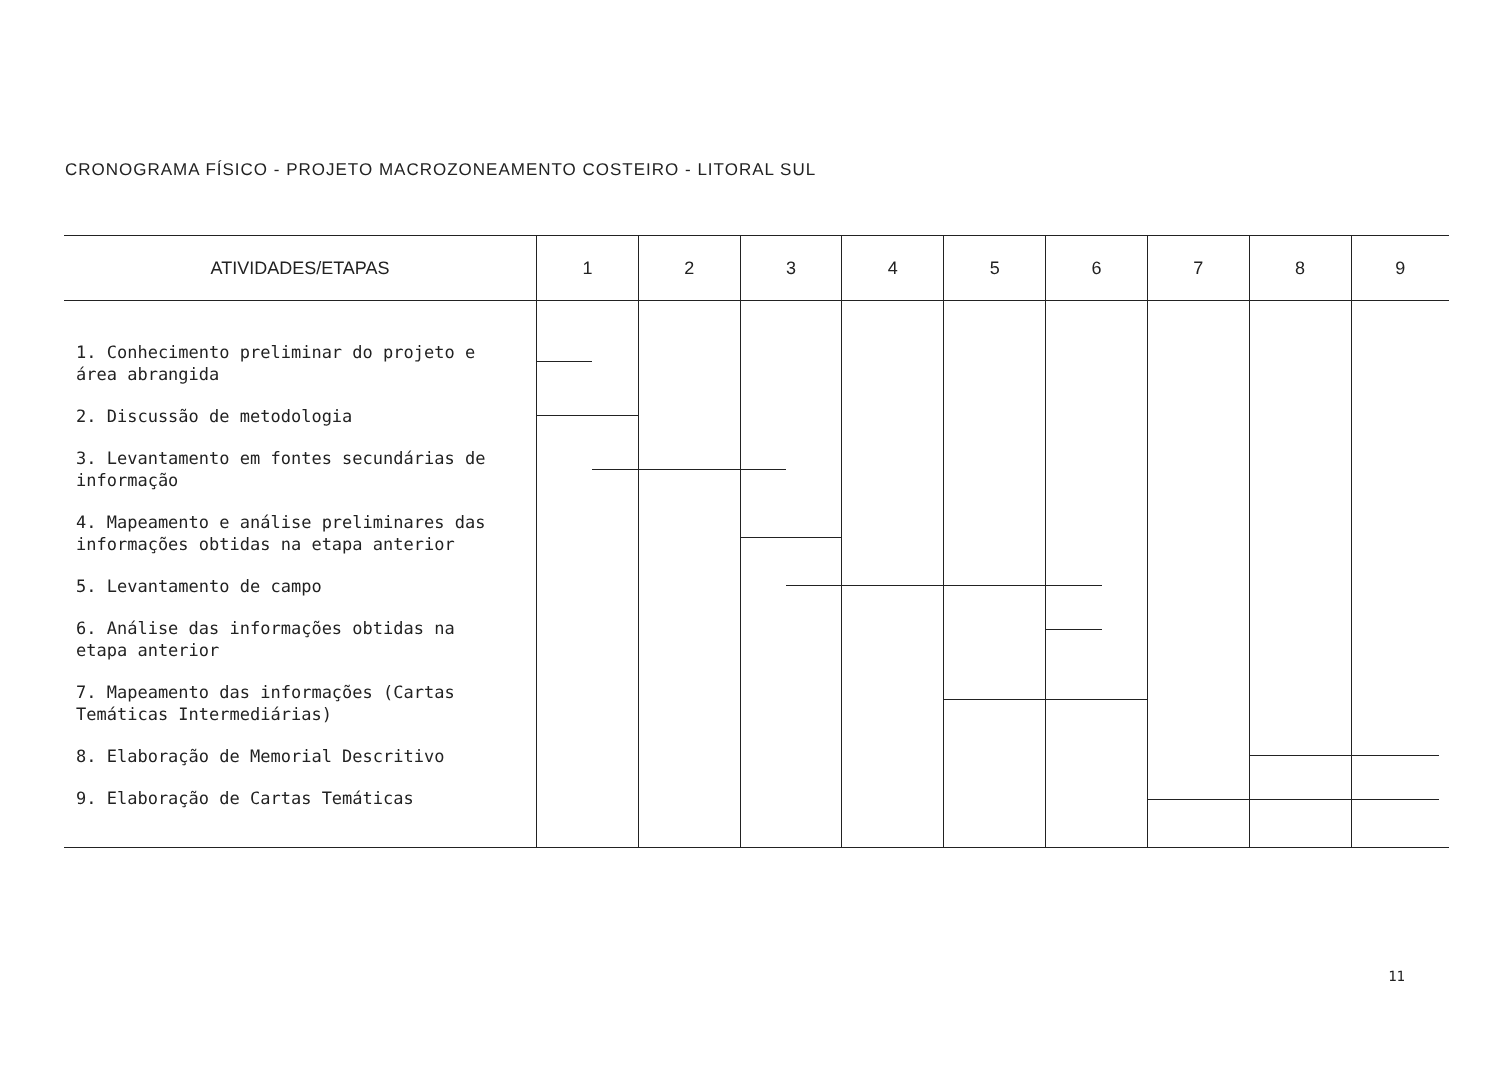CRONOGRAMA FÍSICO - PROJETO MACROZONEAMENTO COSTEIRO - LITORAL SUL
| ATIVIDADES/ETAPAS | 1 | 2 | 3 | 4 | 5 | 6 | 7 | 8 | 9 |
| --- | --- | --- | --- | --- | --- | --- | --- | --- | --- |
| 1. Conhecimento preliminar do projeto e área abrangida | | | | | | | | | |
| 2. Discussão de metodologia | | | | | | | | | |
| 3. Levantamento em fontes secundárias de informação | | | | | | | | | |
| 4. Mapeamento e análise preliminares das informações obtidas na etapa anterior | | | | | | | | | |
| 5. Levantamento de campo | | | | | | | | | |
| 6. Análise das informações obtidas na etapa anterior | | | | | | | | | |
| 7. Mapeamento das informações (Cartas Temáticas Intermediárias) | | | | | | | | | |
| 8. Elaboração de Memorial Descritivo | | | | | | | | | |
| 9. Elaboração de Cartas Temáticas | | | | | | | | | |
11